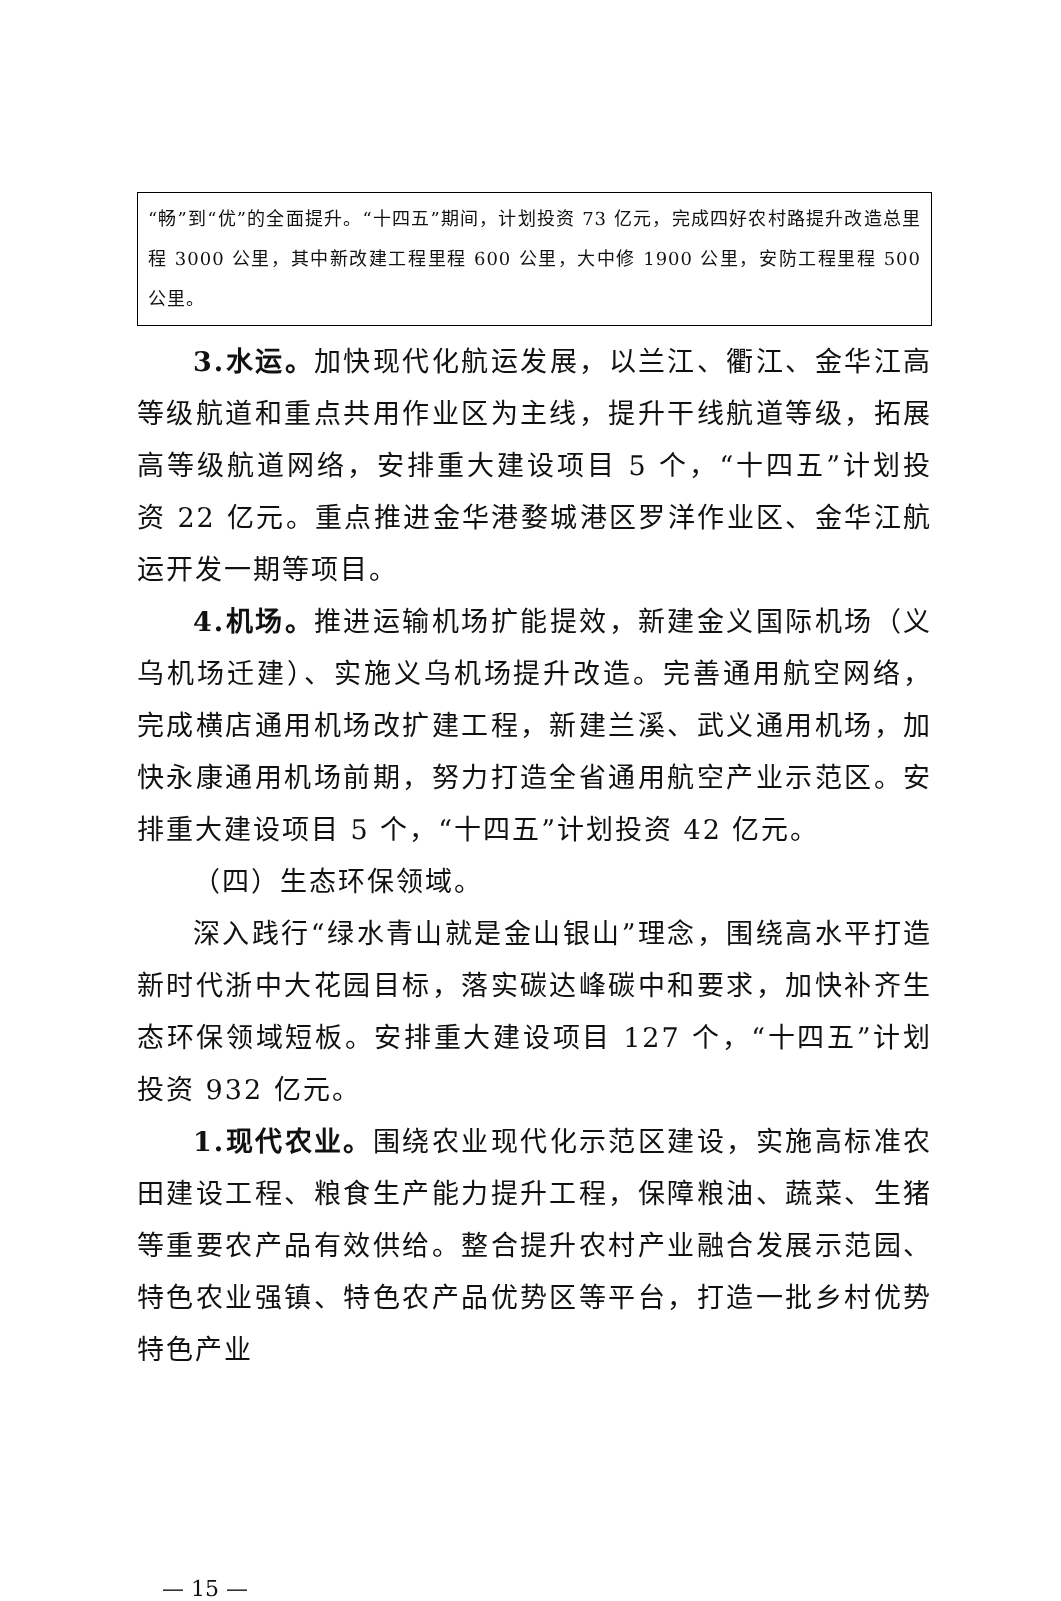“畅”到“优”的全面提升。“十四五”期间，计划投资 73 亿元，完成四好农村路提升改造总里程 3000 公里，其中新改建工程里程 600 公里，大中修 1900 公里，安防工程里程 500 公里。
3.水运。加快现代化航运发展，以兰江、衢江、金华江高等级航道和重点共用作业区为主线，提升干线航道等级，拓展高等级航道网络，安排重大建设项目 5 个，“十四五”计划投资 22 亿元。重点推进金华港婺城港区罗洋作业区、金华江航运开发一期等项目。
4.机场。推进运输机场扩能提效，新建金义国际机场（义乌机场迁建）、实施义乌机场提升改造。完善通用航空网络，完成横店通用机场改扩建工程，新建兰溪、武义通用机场，加快永康通用机场前期，努力打造全省通用航空产业示范区。安排重大建设项目 5 个，“十四五”计划投资 42 亿元。
（四）生态环保领域。
深入践行“绿水青山就是金山银山”理念，围绕高水平打造新时代浙中大花园目标，落实碳达峰碳中和要求，加快补齐生态环保领域短板。安排重大建设项目 127 个，“十四五”计划投资 932 亿元。
1.现代农业。围绕农业现代化示范区建设，实施高标准农田建设工程、粮食生产能力提升工程，保障粮油、蔬菜、生猪等重要农产品有效供给。整合提升农村产业融合发展示范园、特色农业强镇、特色农产品优势区等平台，打造一批乡村优势特色产业
— 15 —